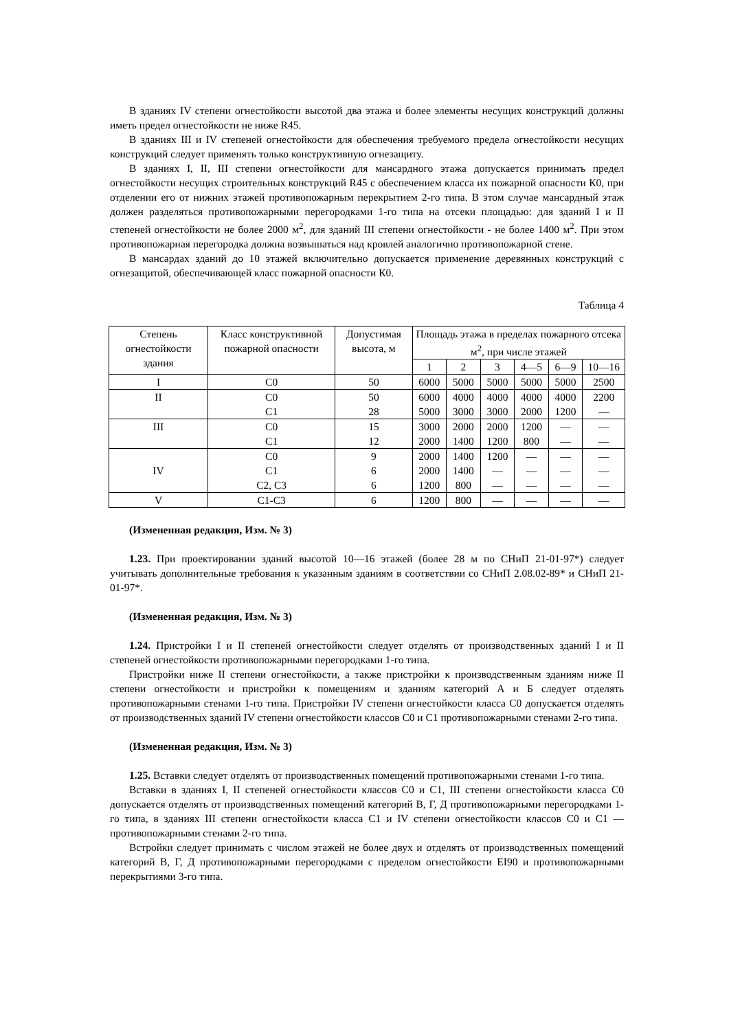В зданиях IV степени огнестойкости высотой два этажа и более элементы несущих конструкций должны иметь предел огнестойкости не ниже R45.
В зданиях III и IV степеней огнестойкости для обеспечения требуемого предела огнестойкости несущих конструкций следует применять только конструктивную огнезащиту.
В зданиях I, II, III степени огнестойкости для мансардного этажа допускается принимать предел огнестойкости несущих строительных конструкций R45 с обеспечением класса их пожарной опасности К0, при отделении его от нижних этажей противопожарным перекрытием 2-го типа. В этом случае мансардный этаж должен разделяться противопожарными перегородками 1-го типа на отсеки площадью: для зданий I и II степеней огнестойкости не более 2000 м<sup>2</sup>, для зданий III степени огнестойкости - не более 1400 м<sup>2</sup>. При этом противопожарная перегородка должна возвышаться над кровлей аналогично противопожарной стене.
В мансардах зданий до 10 этажей включительно допускается применение деревянных конструкций с огнезащитой, обеспечивающей класс пожарной опасности К0.
Таблица 4
| Степень огнестойкости здания | Класс конструктивной пожарной опасности | Допустимая высота, м | Площадь этажа в пределах пожарного отсека м<sup>2</sup>, при числе этажей | | | | | |
| --- | --- | --- | --- | --- | --- | --- | --- | --- |
| | | | 1 | 2 | 3 | 4—5 | 6—9 | 10—16 |
| I | С0 | 50 | 6000 | 5000 | 5000 | 5000 | 5000 | 2500 |
| II | С0 С1 | 50 28 | 6000 5000 | 4000 3000 | 4000 3000 | 4000 2000 | 4000 1200 | 2200 — |
| III | С0 С1 | 15 12 | 3000 2000 | 2000 1400 | 2000 1200 | 1200 800 | — — | — — |
| IV | С0 С1 С2, С3 | 9 6 6 | 2000 2000 1200 | 1400 1400 800 | 1200 — — | — — — | — — — | — — — |
| V | С1-С3 | 6 | 1200 | 800 | — | — | — | — |
(Измененная редакция, Изм. № 3)
1.23. При проектировании зданий высотой 10—16 этажей (более 28 м по СНиП 21-01-97*) следует учитывать дополнительные требования к указанным зданиям в соответствии со СНиП 2.08.02-89* и СНиП 21-01-97*.
(Измененная редакция, Изм. № 3)
1.24. Пристройки I и II степеней огнестойкости следует отделять от производственных зданий I и II степеней огнестойкости противопожарными перегородками 1-го типа.
Пристройки ниже II степени огнестойкости, а также пристройки к производственным зданиям ниже II степени огнестойкости и пристройки к помещениям и зданиям категорий А и Б следует отделять противопожарными стенами 1-го типа. Пристройки IV степени огнестойкости класса С0 допускается отделять от производственных зданий IV степени огнестойкости классов С0 и С1 противопожарными стенами 2-го типа.
(Измененная редакция, Изм. № 3)
1.25. Вставки следует отделять от производственных помещений противопожарными стенами 1-го типа.
Вставки в зданиях I, II степеней огнестойкости классов С0 и С1, III степени огнестойкости класса С0 допускается отделять от производственных помещений категорий В, Г, Д противопожарными перегородками 1-го типа, в зданиях III степени огнестойкости класса С1 и IV степени огнестойкости классов С0 и С1 — противопожарными стенами 2-го типа.
Встройки следует принимать с числом этажей не более двух и отделять от производственных помещений категорий В, Г, Д противопожарными перегородками с пределом огнестойкости EI90 и противопожарными перекрытиями 3-го типа.